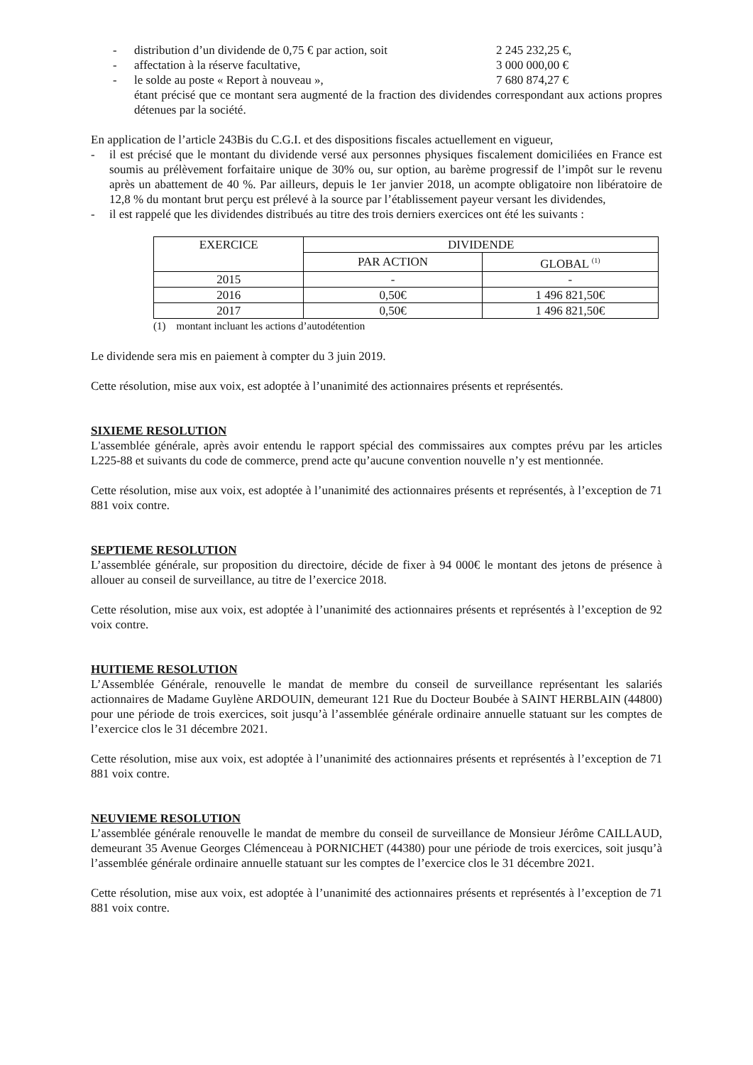- distribution d’un dividende de 0,75 € par action, soit 2 245 232,25 €,
- affectation à la réserve facultative, 3 000 000,00 €
- le solde au poste « Report à nouveau », 7 680 874,27 €
étant précisé que ce montant sera augmenté de la fraction des dividendes correspondant aux actions propres détenues par la société.
En application de l’article 243Bis du C.G.I. et des dispositions fiscales actuellement en vigueur,
- il est précisé que le montant du dividende versé aux personnes physiques fiscalement domiciliées en France est soumis au prélèvement forfaitaire unique de 30% ou, sur option, au barème progressif de l’impôt sur le revenu après un abattement de 40 %. Par ailleurs, depuis le 1er janvier 2018, un acompte obligatoire non libératoire de 12,8 % du montant brut perçu est prélevé à la source par l’établissement payeur versant les dividendes,
- il est rappelé que les dividendes distribués au titre des trois derniers exercices ont été les suivants :
| EXERCICE | DIVIDENDE | |
| --- | --- | --- |
| | PAR ACTION | GLOBAL <sup>(1)</sup> |
| 2015 | - | - |
| 2016 | 0,50€ | 1 496 821,50€ |
| 2017 | 0,50€ | 1 496 821,50€ |
(1) montant incluant les actions d’autodétention
Le dividende sera mis en paiement à compter du 3 juin 2019.
Cette résolution, mise aux voix, est adoptée à l’unanimité des actionnaires présents et représentés.
SIXIEME RESOLUTION
L'assemblée générale, après avoir entendu le rapport spécial des commissaires aux comptes prévu par les articles L225-88 et suivants du code de commerce, prend acte qu’aucune convention nouvelle n’y est mentionnée.
Cette résolution, mise aux voix, est adoptée à l’unanimité des actionnaires présents et représentés, à l’exception de 71 881 voix contre.
SEPTIEME RESOLUTION
L’assemblée générale, sur proposition du directoire, décide de fixer à 94 000€ le montant des jetons de présence à allouer au conseil de surveillance, au titre de l’exercice 2018.
Cette résolution, mise aux voix, est adoptée à l’unanimité des actionnaires présents et représentés à l’exception de 92 voix contre.
HUITIEME RESOLUTION
L’Assemblée Générale, renouvelle le mandat de membre du conseil de surveillance représentant les salariés actionnaires de Madame Guylène ARDOUIN, demeurant 121 Rue du Docteur Boubée à SAINT HERBLAIN (44800) pour une période de trois exercices, soit jusqu’à l’assemblée générale ordinaire annuelle statuant sur les comptes de l’exercice clos le 31 décembre 2021.
Cette résolution, mise aux voix, est adoptée à l’unanimité des actionnaires présents et représentés à l’exception de 71 881 voix contre.
NEUVIEME RESOLUTION
L’assemblée générale renouvelle le mandat de membre du conseil de surveillance de Monsieur Jérôme CAILLAUD, demeurant 35 Avenue Georges Clémenceau à PORNICHET (44380) pour une période de trois exercices, soit jusqu’à l’assemblée générale ordinaire annuelle statuant sur les comptes de l’exercice clos le 31 décembre 2021.
Cette résolution, mise aux voix, est adoptée à l’unanimité des actionnaires présents et représentés à l’exception de 71 881 voix contre.